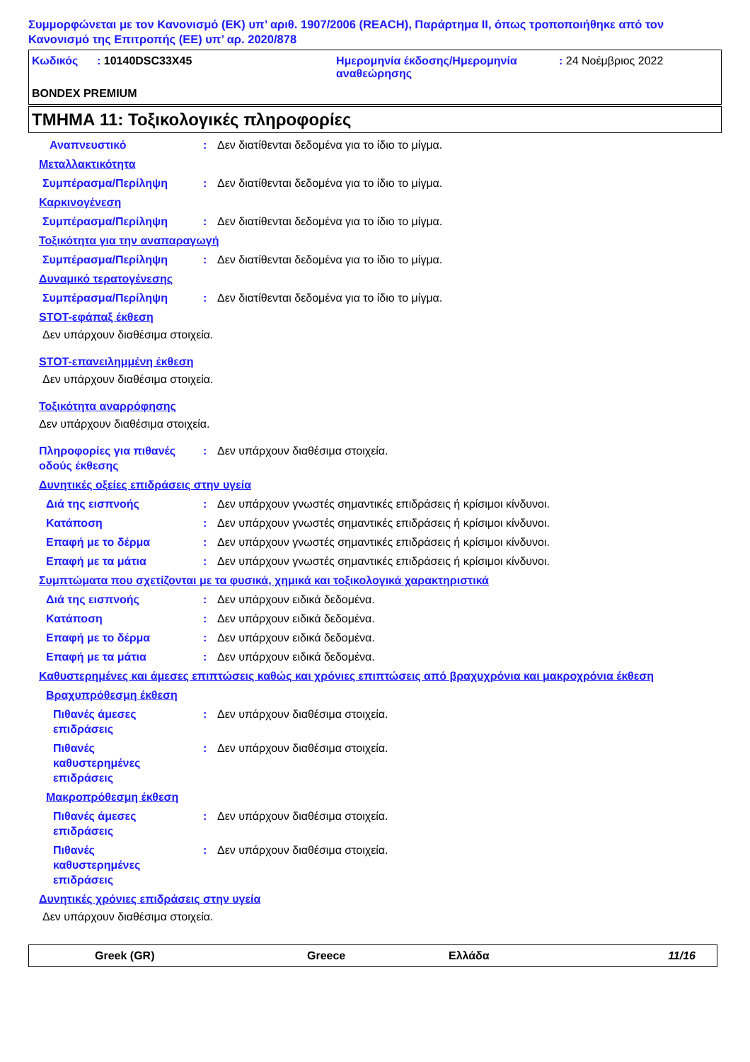Συμμορφώνεται με τον Κανονισμό (ΕΚ) υπ’ αριθ. 1907/2006 (REACH), Παράρτημα II, όπως τροποποιήθηκε από τον Κανονισμό της Επιτροπής (ΕΕ) υπ’ αρ. 2020/878
Κωδικός : 10140DSC33X45 Ημερομηνία έκδοσης/Ημερομηνία αναθεώρησης
: 24 Νοέμβριος 2022
BONDEX PREMIUM
ΤΜΗΜΑ 11: Τοξικολογικές πληροφορίες
Αναπνευστικό : Δεν διατίθενται δεδομένα για το ίδιο το μίγμα.
Μεταλλακτικότητα
Συμπέρασμα/Περίληψη : Δεν διατίθενται δεδομένα για το ίδιο το μίγμα.
Καρκινογένεση
Συμπέρασμα/Περίληψη : Δεν διατίθενται δεδομένα για το ίδιο το μίγμα.
Τοξικότητα για την αναπαραγωγή
Συμπέρασμα/Περίληψη : Δεν διατίθενται δεδομένα για το ίδιο το μίγμα.
Δυναμικό τερατογένεσης
Συμπέρασμα/Περίληψη : Δεν διατίθενται δεδομένα για το ίδιο το μίγμα.
STOT-εφάπαξ έκθεση
Δεν υπάρχουν διαθέσιμα στοιχεία.
STOT-επανειλημμένη έκθεση
Δεν υπάρχουν διαθέσιμα στοιχεία.
Τοξικότητα αναρρόφησης
Δεν υπάρχουν διαθέσιμα στοιχεία.
Πληροφορίες για πιθανές οδούς έκθεσης
: Δεν υπάρχουν διαθέσιμα στοιχεία.
Δυνητικές οξείες επιδράσεις στην υγεία
Διά της εισπνοής : Δεν υπάρχουν γνωστές σημαντικές επιδράσεις ή κρίσιμοι κίνδυνοι.
Κατάποση : Δεν υπάρχουν γνωστές σημαντικές επιδράσεις ή κρίσιμοι κίνδυνοι.
Επαφή με το δέρμα : Δεν υπάρχουν γνωστές σημαντικές επιδράσεις ή κρίσιμοι κίνδυνοι.
Επαφή με τα μάτια : Δεν υπάρχουν γνωστές σημαντικές επιδράσεις ή κρίσιμοι κίνδυνοι.
Συμπτώματα που σχετίζονται με τα φυσικά, χημικά και τοξικολογικά χαρακτηριστικά
Διά της εισπνοής : Δεν υπάρχουν ειδικά δεδομένα.
Κατάποση : Δεν υπάρχουν ειδικά δεδομένα.
Επαφή με το δέρμα : Δεν υπάρχουν ειδικά δεδομένα.
Επαφή με τα μάτια : Δεν υπάρχουν ειδικά δεδομένα.
Καθυστερημένες και άμεσες επιπτώσεις καθώς και χρόνιες επιπτώσεις από βραχυχρόνια και μακροχρόνια έκθεση
Βραχυπρόθεσμη έκθεση
Πιθανές άμεσες επιδράσεις
: Δεν υπάρχουν διαθέσιμα στοιχεία.
Πιθανές καθυστερημένες επιδράσεις
: Δεν υπάρχουν διαθέσιμα στοιχεία.
Μακροπρόθεσμη έκθεση
Πιθανές άμεσες επιδράσεις
: Δεν υπάρχουν διαθέσιμα στοιχεία.
Πιθανές καθυστερημένες επιδράσεις
: Δεν υπάρχουν διαθέσιμα στοιχεία.
Δυνητικές χρόνιες επιδράσεις στην υγεία
Δεν υπάρχουν διαθέσιμα στοιχεία.
Greek (GR) Greece Ελλάδα 11/16